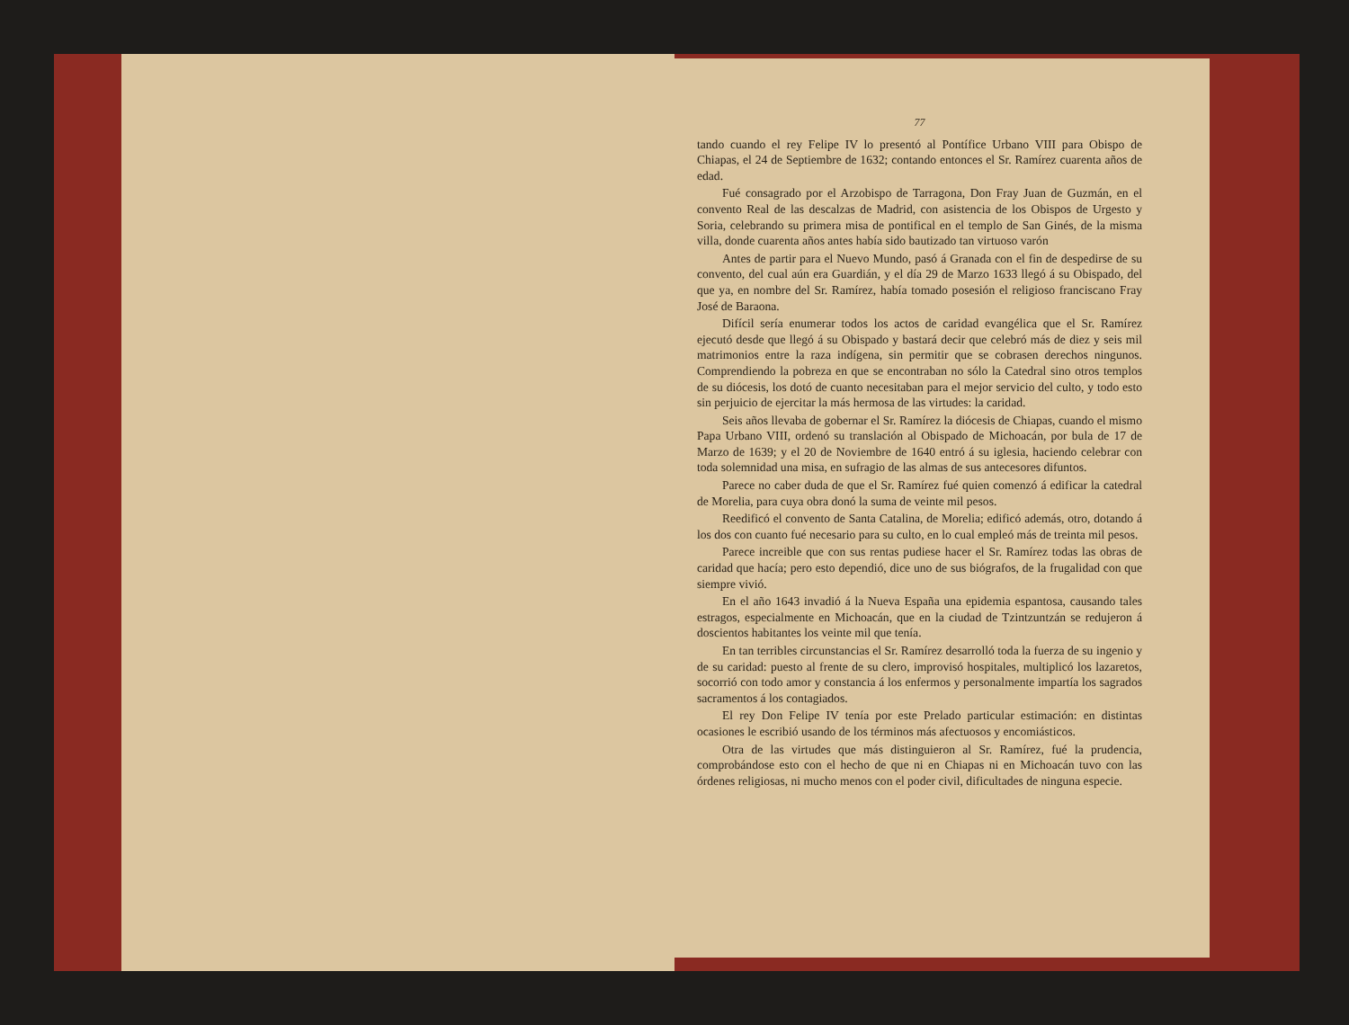77
tando cuando el rey Felipe IV lo presentó al Pontífice Urbano VIII para Obispo de Chiapas, el 24 de Septiembre de 1632; contando entonces el Sr. Ramírez cuarenta años de edad.
Fué consagrado por el Arzobispo de Tarragona, Don Fray Juan de Guzmán, en el convento Real de las descalzas de Madrid, con asistencia de los Obispos de Urgesto y Soria, celebrando su primera misa de pontifical en el templo de San Ginés, de la misma villa, donde cuarenta años antes había sido bautizado tan virtuoso varón
Antes de partir para el Nuevo Mundo, pasó á Granada con el fin de despedirse de su convento, del cual aún era Guardián, y el día 29 de Marzo 1633 llegó á su Obispado, del que ya, en nombre del Sr. Ramírez, había tomado posesión el religioso franciscano Fray José de Baraona.
Difícil sería enumerar todos los actos de caridad evangélica que el Sr. Ramírez ejecutó desde que llegó á su Obispado y bastará decir que celebró más de diez y seis mil matrimonios entre la raza indígena, sin permitir que se cobrasen derechos ningunos. Comprendiendo la pobreza en que se encontraban no sólo la Catedral sino otros templos de su diócesis, los dotó de cuanto necesitaban para el mejor servicio del culto, y todo esto sin perjuicio de ejercitar la más hermosa de las virtudes: la caridad.
Seis años llevaba de gobernar el Sr. Ramírez la diócesis de Chiapas, cuando el mismo Papa Urbano VIII, ordenó su translación al Obispado de Michoacán, por bula de 17 de Marzo de 1639; y el 20 de Noviembre de 1640 entró á su iglesia, haciendo celebrar con toda solemnidad una misa, en sufragio de las almas de sus antecesores difuntos.
Parece no caber duda de que el Sr. Ramírez fué quien comenzó á edificar la catedral de Morelia, para cuya obra donó la suma de veinte mil pesos.
Reedificó el convento de Santa Catalina, de Morelia; edificó además, otro, dotando á los dos con cuanto fué necesario para su culto, en lo cual empleó más de treinta mil pesos.
Parece increible que con sus rentas pudiese hacer el Sr. Ramírez todas las obras de caridad que hacía; pero esto dependió, dice uno de sus biógrafos, de la frugalidad con que siempre vivió.
En el año 1643 invadió á la Nueva España una epidemia espantosa, causando tales estragos, especialmente en Michoacán, que en la ciudad de Tzintzuntzán se redujeron á doscientos habitantes los veinte mil que tenía.
En tan terribles circunstancias el Sr. Ramírez desarrolló toda la fuerza de su ingenio y de su caridad: puesto al frente de su clero, improvisó hospitales, multiplicó los lazaretos, socorrió con todo amor y constancia á los enfermos y personalmente impartía los sagrados sacramentos á los contagiados.
El rey Don Felipe IV tenía por este Prelado particular estimación: en distintas ocasiones le escribió usando de los términos más afectuosos y encomiásticos.
Otra de las virtudes que más distinguieron al Sr. Ramírez, fué la prudencia, comprobándose esto con el hecho de que ni en Chiapas ni en Michoacán tuvo con las órdenes religiosas, ni mucho menos con el poder civil, dificultades de ninguna especie.